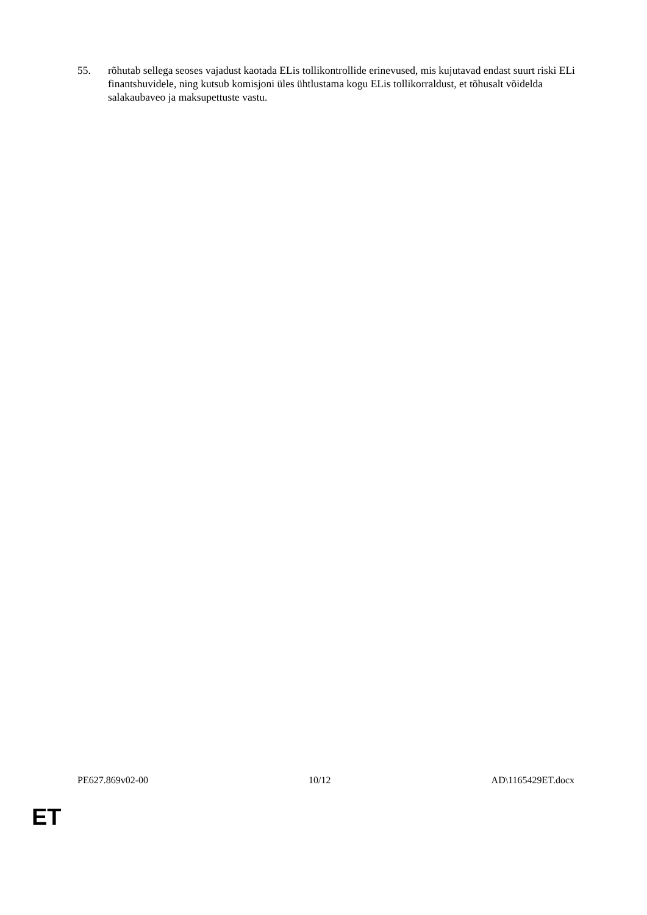55. rõhutab sellega seoses vajadust kaotada ELis tollikontrollide erinevused, mis kujutavad endast suurt riski ELi finantshuvidele, ning kutsub komisjoni üles ühtlustama kogu ELis tollikorraldust, et tõhusalt võidelda salakaubaveo ja maksupettuste vastu.
PE627.869v02-00 10/12 AD\1165429ET.docx
ET